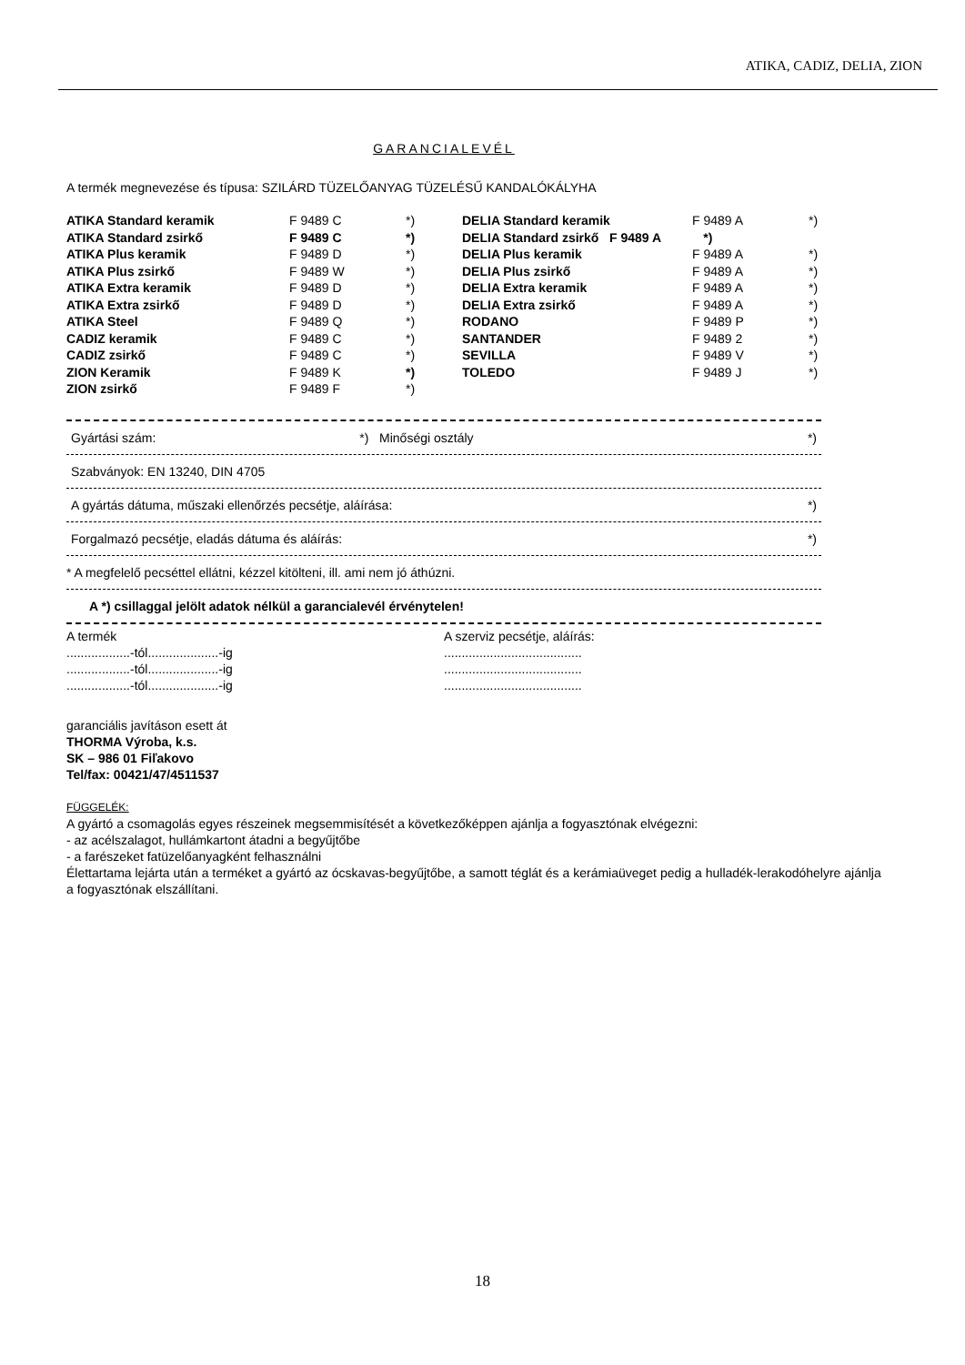ATIKA, CADIZ, DELIA, ZION
GARANCIALEVÉL
A termék megnevezése és típusa: SZILÁRD TÜZELŐANYAG TÜZELÉSŰ KANDALÓKÁLYHA
| ATIKA Standard keramik | F 9489 C | *) | DELIA Standard keramik | F 9489 A | *) |
| ATIKA Standard zsirkő | F 9489 C | *) | DELIA Standard zsirkő F 9489 A *) | | |
| ATIKA Plus keramik | F 9489 D | *) | DELIA Plus keramik | F 9489 A | *) |
| ATIKA Plus zsirkő | F 9489 W | *) | DELIA Plus zsirkő | F 9489 A | *) |
| ATIKA Extra keramik | F 9489 D | *) | DELIA Extra keramik | F 9489 A | *) |
| ATIKA Extra zsirkő | F 9489 D | *) | DELIA Extra zsirkő | F 9489 A | *) |
| ATIKA Steel | F 9489 Q | *) | RODANO | F 9489 P | *) |
| CADIZ keramik | F 9489 C | *) | SANTANDER | F 9489 2 | *) |
| CADIZ zsirkő | F 9489 C | *) | SEVILLA | F 9489 V | *) |
| ZION Keramik | F 9489 K | *) | TOLEDO | F 9489 J | *) |
| ZION zsirkő | F 9489 F | *) | | | |
Gyártási szám: *) Minőségi osztály *)
Szabványok: EN 13240, DIN 4705
A gyártás dátuma, műszaki ellenőrzés pecsétje, aláírása: *)
Forgalmazó pecsétje, eladás dátuma és aláírás: *)
* A megfelelő pecséttel ellátni, kézzel kitölteni, ill. ami nem jó áthúzni.
A *) csillaggal jelölt adatok nélkül a garancialevél érvénytelen!
A termék
..................-tól....................-ig
..................-tól....................-ig
..................-tól....................-ig
A szerviz pecsétje, aláírás:
.......................................
.......................................
.......................................
garanciális javításon esett át
THORMA Výroba, k.s.
SK – 986 01 Fiľakovo
Tel/fax: 00421/47/4511537
FÜGGELÉK:
A gyártó a csomagolás egyes részeinek megsemmisítését a következőképpen ajánlja a fogyasztónak elvégezni:
- az acélszalagot, hullámkartont átadni a begyűjtőbe
- a farészeket fatüzelőanyagként felhasználni
Élettartama lejárta után a terméket a gyártó az ócskavas-begyűjtőbe, a samott téglát és a kerámiaüveget pedig a hulladék-lerakodóhelyre ajánlja a fogyasztónak elszállítani.
18